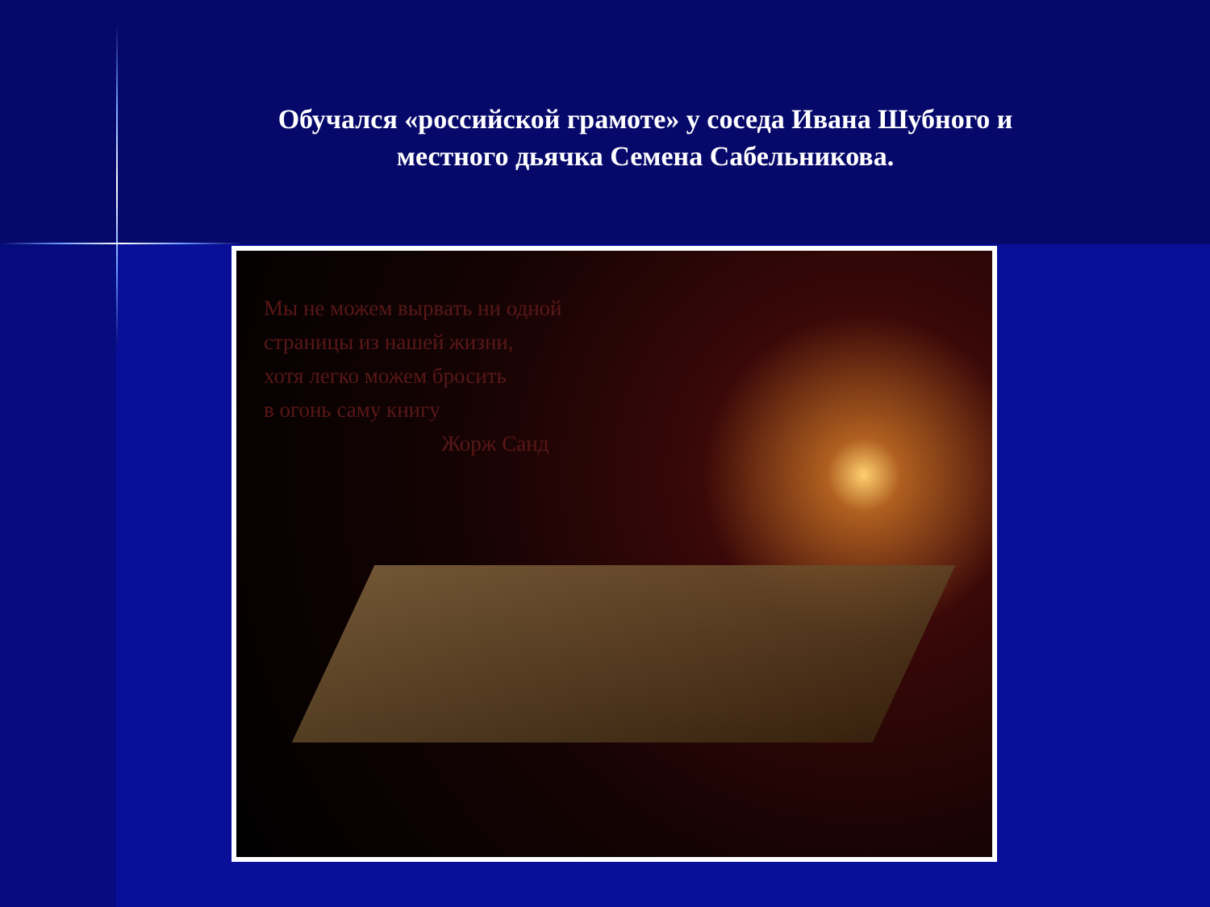Обучался «российской грамоте» у соседа Ивана Шубного и местного дьячка Семена Сабельникова.
Мы не можем вырвать ни одной
страницы из нашей жизни,
хотя легко можем бросить
в огонь саму книгу
Жорж Санд